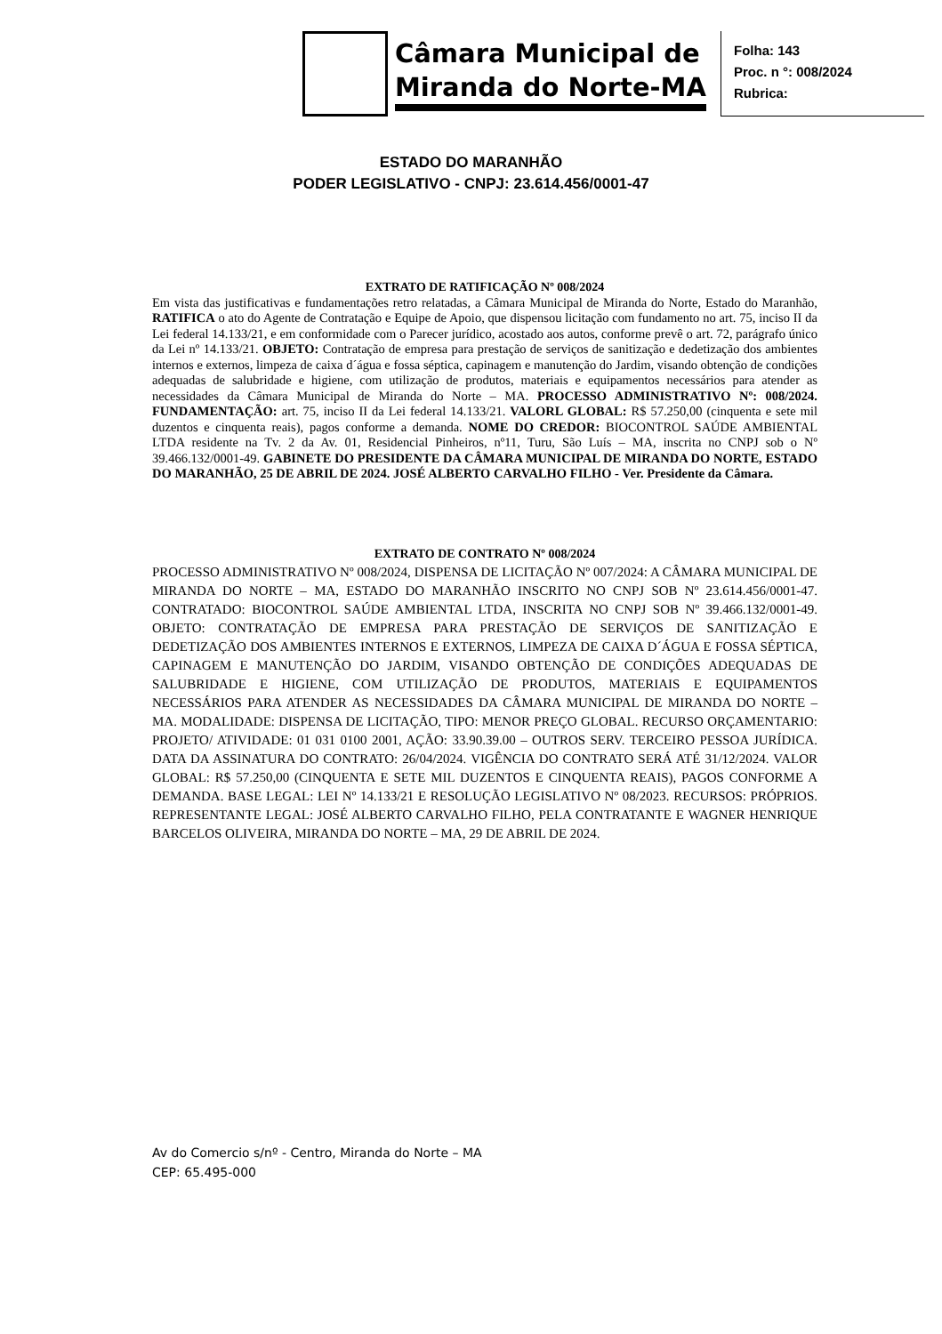Câmara Municipal de
Miranda do Norte-MA
Folha: 143
Proc. n °: 008/2024
Rubrica:
ESTADO DO MARANHÃO
PODER LEGISLATIVO - CNPJ: 23.614.456/0001-47
EXTRATO DE RATIFICAÇÃO Nº 008/2024
Em vista das justificativas e fundamentações retro relatadas, a Câmara Municipal de Miranda do Norte, Estado do Maranhão, RATIFICA o ato do Agente de Contratação e Equipe de Apoio, que dispensou licitação com fundamento no art. 75, inciso II da Lei federal 14.133/21, e em conformidade com o Parecer jurídico, acostado aos autos, conforme prevê o art. 72, parágrafo único da Lei nº 14.133/21. OBJETO: Contratação de empresa para prestação de serviços de sanitização e dedetização dos ambientes internos e externos, limpeza de caixa d´água e fossa séptica, capinagem e manutenção do Jardim, visando obtenção de condições adequadas de salubridade e higiene, com utilização de produtos, materiais e equipamentos necessários para atender as necessidades da Câmara Municipal de Miranda do Norte – MA. PROCESSO ADMINISTRATIVO Nº: 008/2024. FUNDAMENTAÇÃO: art. 75, inciso II da Lei federal 14.133/21. VALORL GLOBAL: R$ 57.250,00 (cinquenta e sete mil duzentos e cinquenta reais), pagos conforme a demanda. NOME DO CREDOR: BIOCONTROL SAÚDE AMBIENTAL LTDA residente na Tv. 2 da Av. 01, Residencial Pinheiros, nº11, Turu, São Luís – MA, inscrita no CNPJ sob o Nº 39.466.132/0001-49. GABINETE DO PRESIDENTE DA CÂMARA MUNICIPAL DE MIRANDA DO NORTE, ESTADO DO MARANHÃO, 25 DE ABRIL DE 2024. JOSÉ ALBERTO CARVALHO FILHO - Ver. Presidente da Câmara.
EXTRATO DE CONTRATO Nº 008/2024
PROCESSO ADMINISTRATIVO Nº 008/2024, DISPENSA DE LICITAÇÃO Nº 007/2024: A CÂMARA MUNICIPAL DE MIRANDA DO NORTE – MA, ESTADO DO MARANHÃO INSCRITO NO CNPJ SOB Nº 23.614.456/0001-47. CONTRATADO: BIOCONTROL SAÚDE AMBIENTAL LTDA, INSCRITA NO CNPJ SOB Nº 39.466.132/0001-49. OBJETO: CONTRATAÇÃO DE EMPRESA PARA PRESTAÇÃO DE SERVIÇOS DE SANITIZAÇÃO E DEDETIZAÇÃO DOS AMBIENTES INTERNOS E EXTERNOS, LIMPEZA DE CAIXA D´ÁGUA E FOSSA SÉPTICA, CAPINAGEM E MANUTENÇÃO DO JARDIM, VISANDO OBTENÇÃO DE CONDIÇÕES ADEQUADAS DE SALUBRIDADE E HIGIENE, COM UTILIZAÇÃO DE PRODUTOS, MATERIAIS E EQUIPAMENTOS NECESSÁRIOS PARA ATENDER AS NECESSIDADES DA CÂMARA MUNICIPAL DE MIRANDA DO NORTE – MA. MODALIDADE: DISPENSA DE LICITAÇÃO, TIPO: MENOR PREÇO GLOBAL. RECURSO ORÇAMENTARIO: PROJETO/ ATIVIDADE: 01 031 0100 2001, AÇÃO: 33.90.39.00 – OUTROS SERV. TERCEIRO PESSOA JURÍDICA. DATA DA ASSINATURA DO CONTRATO: 26/04/2024. VIGÊNCIA DO CONTRATO SERÁ ATÉ 31/12/2024. VALOR GLOBAL: R$ 57.250,00 (CINQUENTA E SETE MIL DUZENTOS E CINQUENTA REAIS), PAGOS CONFORME A DEMANDA. BASE LEGAL: LEI Nº 14.133/21 E RESOLUÇÃO LEGISLATIVO Nº 08/2023. RECURSOS: PRÓPRIOS. REPRESENTANTE LEGAL: JOSÉ ALBERTO CARVALHO FILHO, PELA CONTRATANTE E WAGNER HENRIQUE BARCELOS OLIVEIRA, MIRANDA DO NORTE – MA, 29 DE ABRIL DE 2024.
Av do Comercio s/nº - Centro, Miranda do Norte – MA
CEP: 65.495-000